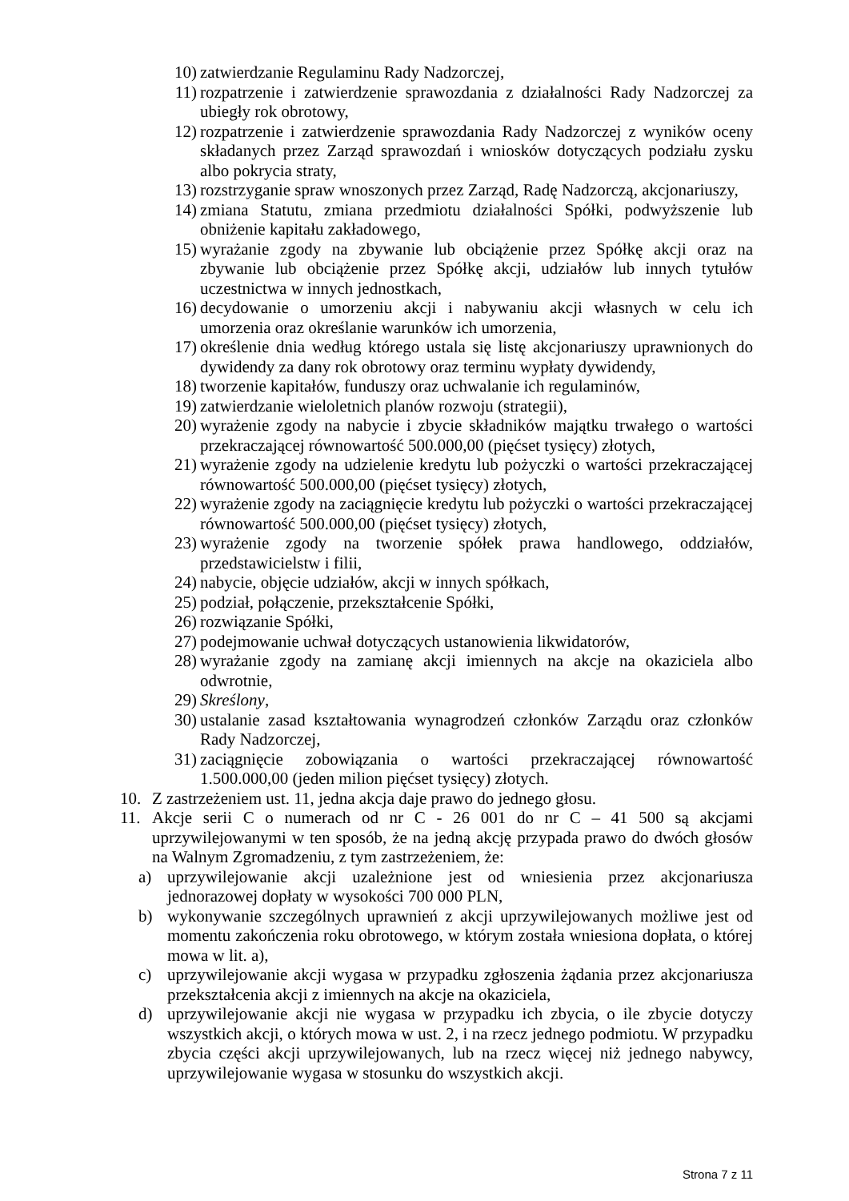10) zatwierdzanie Regulaminu Rady Nadzorczej,
11) rozpatrzenie i zatwierdzenie sprawozdania z działalności Rady Nadzorczej za ubiegły rok obrotowy,
12) rozpatrzenie i zatwierdzenie sprawozdania Rady Nadzorczej z wyników oceny składanych przez Zarząd sprawozdań i wniosków dotyczących podziału zysku albo pokrycia straty,
13) rozstrzyganie spraw wnoszonych przez Zarząd, Radę Nadzorczą, akcjonariuszy,
14) zmiana Statutu, zmiana przedmiotu działalności Spółki, podwyższenie lub obniżenie kapitału zakładowego,
15) wyrażanie zgody na zbywanie lub obciążenie przez Spółkę akcji oraz na zbywanie lub obciążenie przez Spółkę akcji, udziałów lub innych tytułów uczestnictwa w innych jednostkach,
16) decydowanie o umorzeniu akcji i nabywaniu akcji własnych w celu ich umorzenia oraz określanie warunków ich umorzenia,
17) określenie dnia według którego ustala się listę akcjonariuszy uprawnionych do dywidendy za dany rok obrotowy oraz terminu wypłaty dywidendy,
18) tworzenie kapitałów, funduszy oraz uchwalanie ich regulaminów,
19) zatwierdzanie wieloletnich planów rozwoju (strategii),
20) wyrażenie zgody na nabycie i zbycie składników majątku trwałego o wartości przekraczającej równowartość 500.000,00 (pięćset tysięcy) złotych,
21) wyrażenie zgody na udzielenie kredytu lub pożyczki o wartości przekraczającej równowartość 500.000,00 (pięćset tysięcy) złotych,
22) wyrażenie zgody na zaciągnięcie kredytu lub pożyczki o wartości przekraczającej równowartość 500.000,00 (pięćset tysięcy) złotych,
23) wyrażenie zgody na tworzenie spółek prawa handlowego, oddziałów, przedstawicielstw i filii,
24) nabycie, objęcie udziałów, akcji w innych spółkach,
25) podział, połączenie, przekształcenie Spółki,
26) rozwiązanie Spółki,
27) podejmowanie uchwał dotyczących ustanowienia likwidatorów,
28) wyrażanie zgody na zamianę akcji imiennych na akcje na okaziciela albo odwrotnie,
29) Skreślony,
30) ustalanie zasad kształtowania wynagrodzeń członków Zarządu oraz członków Rady Nadzorczej,
31) zaciągnięcie zobowiązania o wartości przekraczającej równowartość 1.500.000,00 (jeden milion pięćset tysięcy) złotych.
10. Z zastrzeżeniem ust. 11, jedna akcja daje prawo do jednego głosu.
11. Akcje serii C o numerach od nr C - 26 001 do nr C – 41 500 są akcjami uprzywilejowanymi w ten sposób, że na jedną akcję przypada prawo do dwóch głosów na Walnym Zgromadzeniu, z tym zastrzeżeniem, że:
a) uprzywilejowanie akcji uzależnione jest od wniesienia przez akcjonariusza jednorazowej dopłaty w wysokości 700 000 PLN,
b) wykonywanie szczególnych uprawnień z akcji uprzywilejowanych możliwe jest od momentu zakończenia roku obrotowego, w którym została wniesiona dopłata, o której mowa w lit. a),
c) uprzywilejowanie akcji wygasa w przypadku zgłoszenia żądania przez akcjonariusza przekształcenia akcji z imiennych na akcje na okaziciela,
d) uprzywilejowanie akcji nie wygasa w przypadku ich zbycia, o ile zbycie dotyczy wszystkich akcji, o których mowa w ust. 2, i na rzecz jednego podmiotu. W przypadku zbycia części akcji uprzywilejowanych, lub na rzecz więcej niż jednego nabywcy, uprzywilejowanie wygasa w stosunku do wszystkich akcji.
Strona 7 z 11